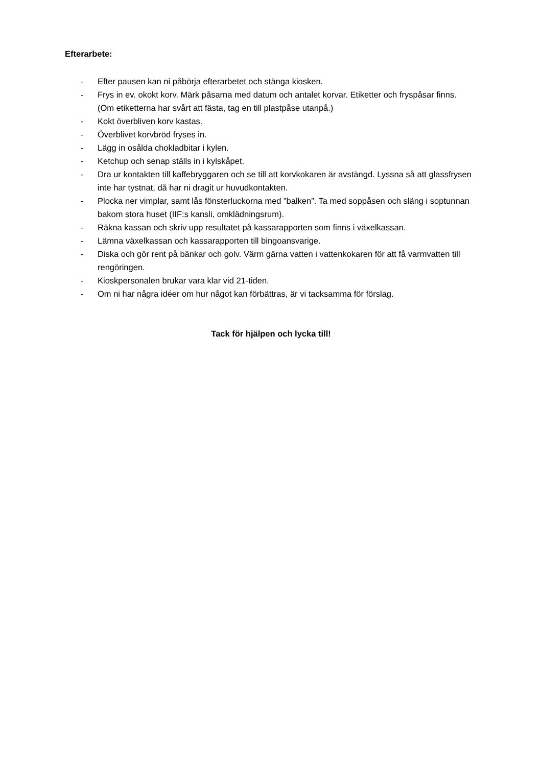Efterarbete:
- Efter pausen kan ni påbörja efterarbetet och stänga kiosken.
- Frys in ev. okokt korv. Märk påsarna med datum och antalet korvar. Etiketter och fryspåsar finns. (Om etiketterna har svårt att fästa, tag en till plastpåse utanpå.)
- Kokt överbliven korv kastas.
- Överblivet korvbröd fryses in.
- Lägg in osålda chokladbitar i kylen.
- Ketchup och senap ställs in i kylskåpet.
- Dra ur kontakten till kaffebryggaren och se till att korvkokaren är avstängd. Lyssna så att glassfrysen inte har tystnat, då har ni dragit ur huvudkontakten.
- Plocka ner vimplar, samt lås fönsterluckorna med ”balken”. Ta med soppåsen och släng i soptunnan bakom stora huset (IIF:s kansli, omklädningsrum).
- Räkna kassan och skriv upp resultatet på kassarapporten som finns i växelkassan.
- Lämna växelkassan och kassarapporten till bingoansvarige.
- Diska och gör rent på bänkar och golv. Värm gärna vatten i vattenkokaren för att få varmvatten till rengöringen.
- Kioskpersonalen brukar vara klar vid 21-tiden.
- Om ni har några idéer om hur något kan förbättras, är vi tacksamma för förslag.
Tack för hjälpen och lycka till!